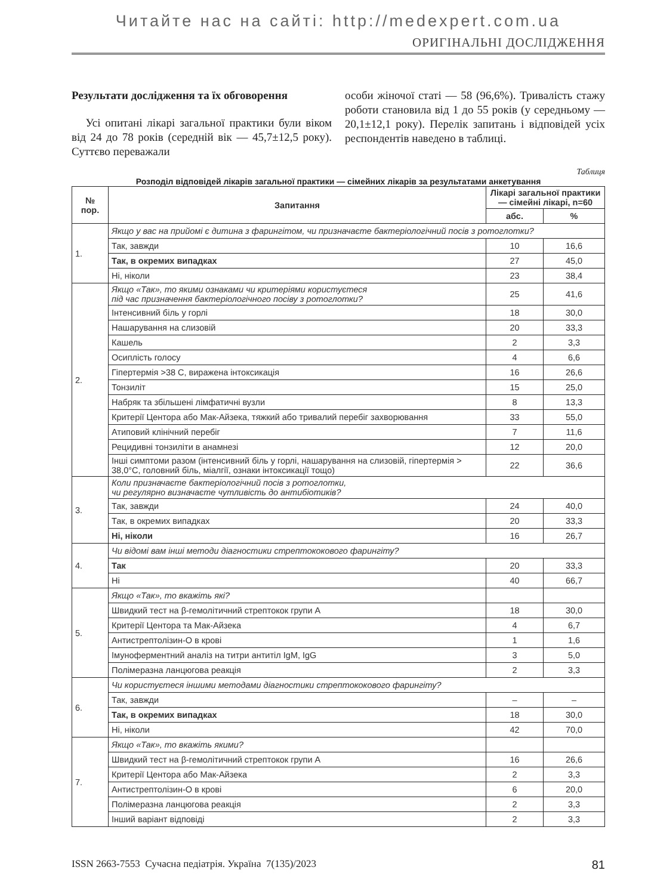Читайте нас на сайті: http://medexpert.com.ua
ОРИГІНАЛЬНІ ДОСЛІДЖЕННЯ
Результати дослідження та їх обговорення
Усі опитані лікарі загальної практики були віком від 24 до 78 років (середній вік — 45,7±12,5 року). Суттєво переважали
особи жіночої статі — 58 (96,6%). Тривалість стажу роботи становила від 1 до 55 років (у середньому — 20,1±12,1 року). Перелік запитань і відповідей усіх респондентів наведено в таблиці.
Таблиця
Розподіл відповідей лікарів загальної практики — сімейних лікарів за результатами анкетування
| № пор. | Запитання | Лікарі загальної практики — сімейні лікарі, n=60 | |
| --- | --- | --- | --- |
| | | абс. | % |
| 1. | Якщо у вас на прийомі є дитина з фарингітом, чи призначаєте бактеріологічний посів з ротоглотки? | | |
| | Так, завжди | 10 | 16,6 |
| | Так, в окремих випадках | 27 | 45,0 |
| | Ні, ніколи | 23 | 38,4 |
| 2. | Якщо «Так», то якими ознаками чи критеріями користуєтеся під час призначення бактеріологічного посіву з ротоглотки? | 25 | 41,6 |
| | Інтенсивний біль у горлі | 18 | 30,0 |
| | Нашарування на слизовій | 20 | 33,3 |
| | Кашель | 2 | 3,3 |
| | Осиплість голосу | 4 | 6,6 |
| | Гіпертермія >38 С, виражена інтоксикація | 16 | 26,6 |
| | Тонзиліт | 15 | 25,0 |
| | Набряк та збільшені лімфатичні вузли | 8 | 13,3 |
| | Критерії Центора або Мак-Айзека, тяжкий або тривалий перебіг захворювання | 33 | 55,0 |
| | Атиповий клінічний перебіг | 7 | 11,6 |
| | Рецидивні тонзиліти в анамнезі | 12 | 20,0 |
| | Інші симптоми разом (інтенсивний біль у горлі, нашарування на слизовій, гіпертермія > 38,0°С, головний біль, міалгії, ознаки інтоксикації тощо) | 22 | 36,6 |
| 3. | Коли призначаєте бактеріологічний посів з ротоглотки, чи регулярно визначаєте чутливість до антибіотиків? | | |
| | Так, завжди | 24 | 40,0 |
| | Так, в окремих випадках | 20 | 33,3 |
| | Ні, ніколи | 16 | 26,7 |
| 4. | Чи відомі вам інші методи діагностики стрептококового фарингіту? | | |
| | Так | 20 | 33,3 |
| | Ні | 40 | 66,7 |
| 5. | Якщо «Так», то вкажіть які? | | |
| | Швидкий тест на β-гемолітичний стрептокок групи А | 18 | 30,0 |
| | Критерії Центора та Мак-Айзека | 4 | 6,7 |
| | Антистрептолізин-О в крові | 1 | 1,6 |
| | Імуноферментний аналіз на титри антитіл IgM, IgG | 3 | 5,0 |
| | Полімеразна ланцюгова реакція | 2 | 3,3 |
| 6. | Чи користуєтеся іншими методами діагностики стрептококового фарингіту? | | |
| | Так, завжди | – | – |
| | Так, в окремих випадках | 18 | 30,0 |
| | Ні, ніколи | 42 | 70,0 |
| 7. | Якщо «Так», то вкажіть якими? | | |
| | Швидкий тест на β-гемолітичний стрептокок групи А | 16 | 26,6 |
| | Критерії Центора або Мак-Айзека | 2 | 3,3 |
| | Антистрептолізин-О в крові | 6 | 20,0 |
| | Полімеразна ланцюгова реакція | 2 | 3,3 |
| | Інший варіант відповіді | 2 | 3,3 |
ISSN 2663-7553 Сучасна педіатрія. Україна 7(135)/2023 81